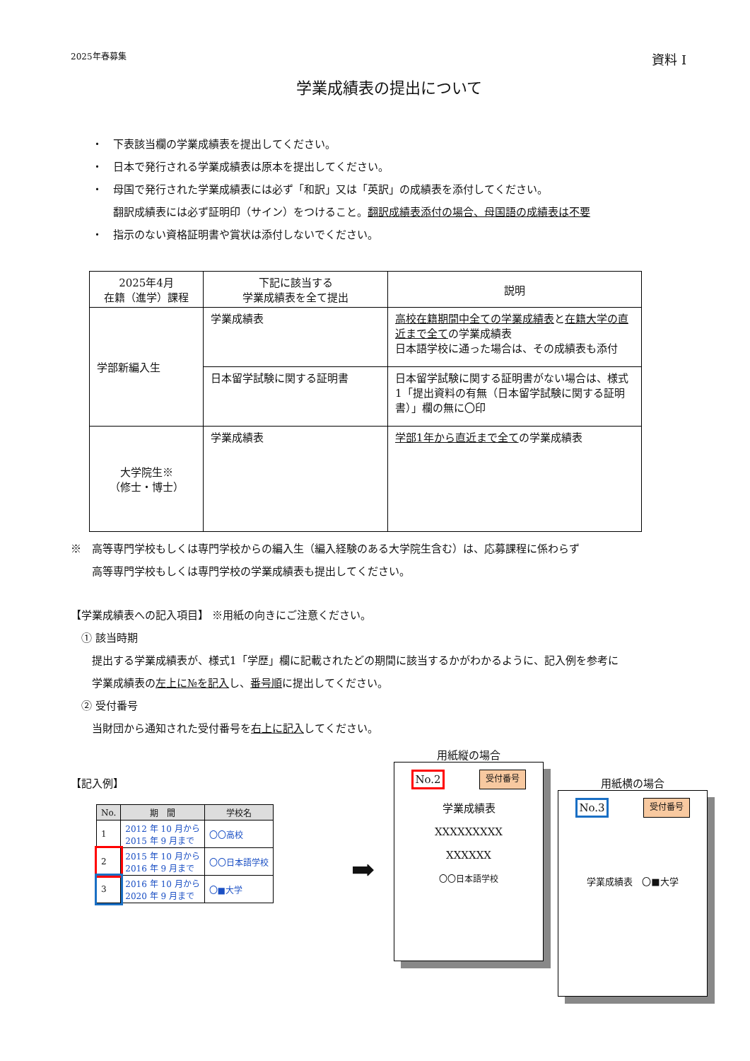2025年春募集 資料 I
学業成績表の提出について
・　下表該当欄の学業成績表を提出してください。
・　日本で発行される学業成績表は原本を提出してください。
・　母国で発行された学業成績表には必ず「和訳」又は「英訳」の成績表を添付してください。
　　翻訳成績表には必ず証明印（サイン）をつけること。翻訳成績表添付の場合、母国語の成績表は不要
・　指示のない資格証明書や賞状は添付しないでください。
| 2025年4月 在籍（進学）課程 | 下記に該当する 学業成績表を全て提出 | 説明 |
| 学部新編入生 | 学業成績表 | 高校在籍期間中全ての学業成績表 と 在籍大学の直近まで全て の学業成績表 日本語学校に通った場合は、その成績表も添付 |
| | 日本留学試験に関する証明書 | 日本留学試験に関する証明書がない場合は、様式 1「提出資料の有無（日本留学試験に関する証明書）」欄の無に〇印 |
| 大学院生※ （修士・博士） | 学業成績表 | 学部1年から直近まで全て の学業成績表 |
※　高等専門学校もしくは専門学校からの編入生（編入経験のある大学院生含む）は、応募課程に係わらず
　　高等専門学校もしくは専門学校の学業成績表も提出してください。
【学業成績表への記入項目】 ※用紙の向きにご注意ください。
　① 該当時期
　　提出する学業成績表が、様式1「学歴」欄に記載されたどの期間に該当するかがわかるように、記入例を参考に
　　学業成績表の左上に№を記入し、番号順に提出してください。
　② 受付番号
　　当財団から通知された受付番号を右上に記入してください。
【記入例】
| No. | 期 間 | 学校名 |
| --- | --- | --- |
| 1 | 2012 年 10 月から 2015 年 9 月まで | 〇〇高校 |
| 2 | 2015 年 10 月から 2016 年 9 月まで | 〇〇日本語学校 |
| 3 | 2016 年 10 月から 2020 年 9 月まで | 〇■大学 |
➡
用紙縦の場合
No.2 受付番号
学業成績表
XXXXXXXXX
XXXXXX
〇〇日本語学校
用紙横の場合
No.3 受付番号
学業成績表　〇■大学